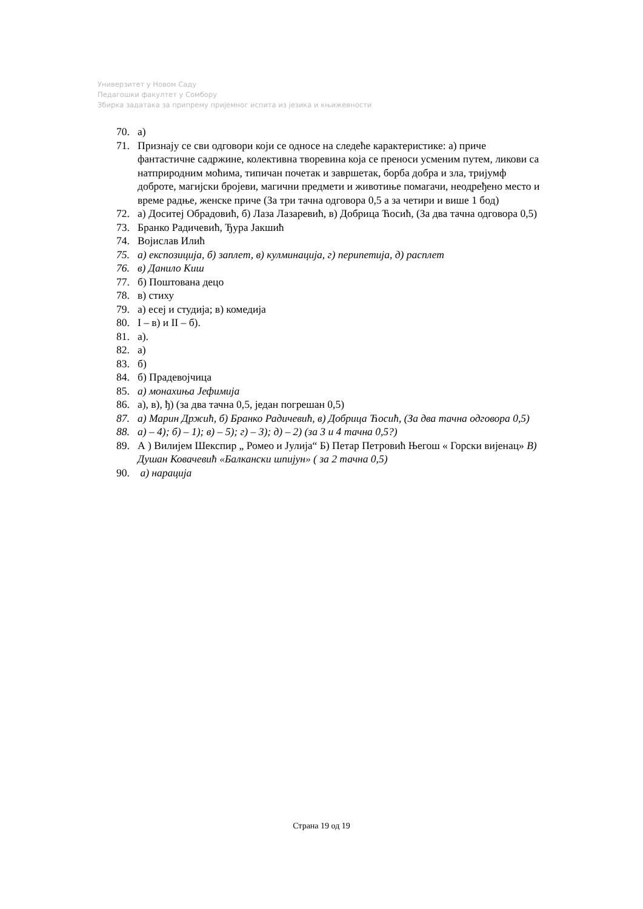Универзитет у Новом Саду
Педагошки факултет у Сомбору
Збирка задатака за припрему пријемног испита из језика и књижевности
70. а)
71. Признају се сви одговори који се односе на следеће карактеристике: а) приче фантастичне садржине, колективна творевина која се преноси усменим путем, ликови са натприродним моћима, типичан почетак и завршетак, борба добра и зла, тријумф доброте, магијски бројеви, магични предмети и животиње помагачи, неодређено место и време радње, женске приче (За три тачна одговора 0,5 а за четири и више 1 бод)
72. а) Доситеј Обрадовић, б) Лаза Лазаревић, в) Добрица Ћосић, (За два тачна одговора 0,5)
73. Бранко Радичевић, Ђура Јакшић
74. Војислав Илић
75. а) експозиција, б) заплет, в) кулминација, г) перипетија, д) расплет
76. в) Данило Киш
77. б) Поштована децо
78. в) стиху
79. а) есеј и студија; в) комедија
80. I – в) и II – б).
81. а).
82. а)
83. б)
84. б) Прадевојчица
85. а) монахиња Јефимија
86. а), в), ђ) (за два тачна 0,5, један погрешан 0,5)
87. а) Марин Држић, б) Бранко Радичевић, в) Добрица Ћосић, (За два тачна одговора 0,5)
88. а) – 4); б) – 1); в) – 5); г) – 3); д) – 2) (за 3 и 4 тачна 0,5?)
89. А ) Вилијем Шекспир „ Ромео и Јулија“ Б) Петар Петровић Његош « Горски вијенац» В) Душан Ковачевић «Балкански шпијун» ( за 2 тачна 0,5)
90. а) нарација
Страна 19 од 19